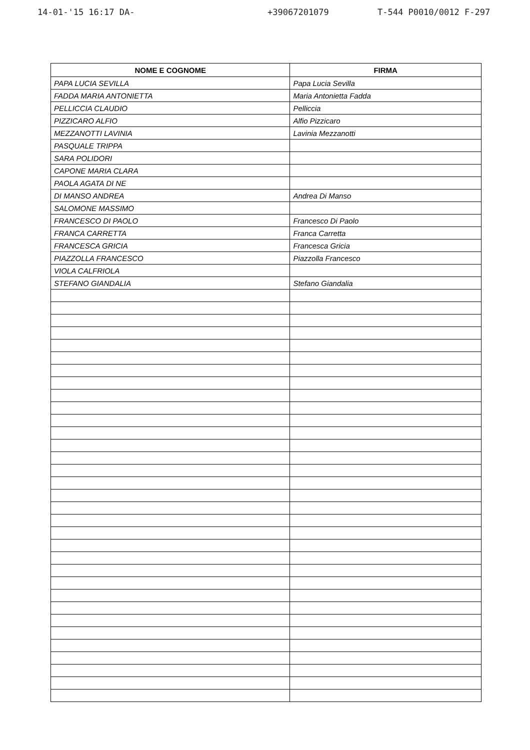14-01-'15 16:17 DA- +39067201079 T-544 P0010/0012 F-297
| NOME E COGNOME | FIRMA |
| --- | --- |
| PAPA LUCIA SEVILLA | Papa Lucia Sevilla |
| FADDA MARIA ANTONIETTA | Maria Antonietta Fadda |
| PELLICCIA CLAUDIO | Pelliccia |
| PIZZICARO ALFIO | Alfio Pizzicaro |
| MEZZANOTTI LAVINIA | Lavinia Mezzanotti |
| PASQUALE TRIPPA | |
| SARA POLIDORI | |
| CAPONE MARIA CLARA | |
| PAOLA AGATA DI NE | |
| DI MANSO ANDREA | Andrea Di Manso |
| SALOMONE MASSIMO | |
| FRANCESCO DI PAOLO | Francesco Di Paolo |
| FRANCA CARRETTA | Franca Carretta |
| FRANCESCA GRICIA | Francesca Gricia |
| PIAZZOLLA FRANCESCO | Piazzolla Francesco |
| VIOLA CALFRIOLA | |
| STEFANO GIANDALIA | Stefano Giandalia |